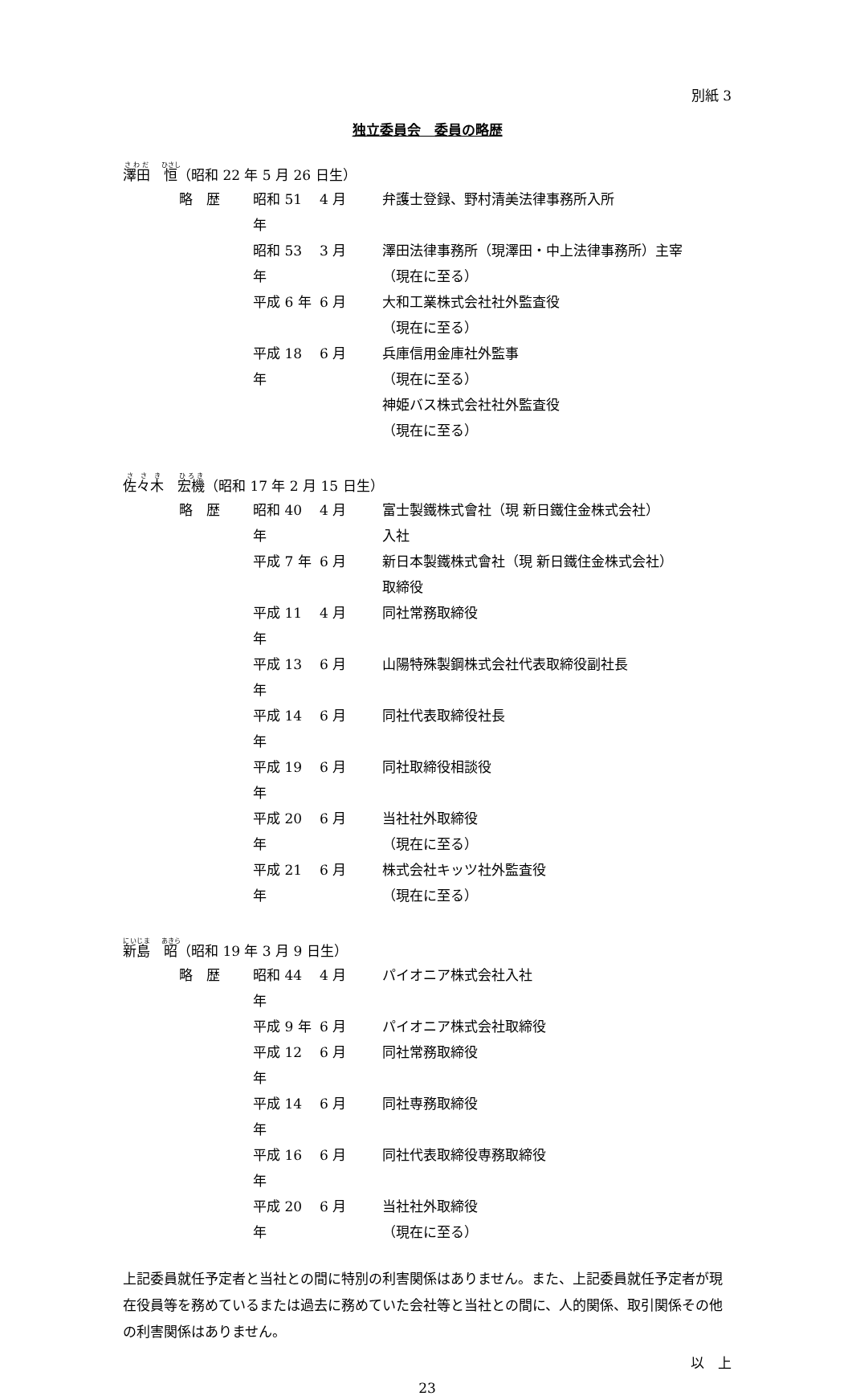別紙 3
独立委員会　委員の略歴
澤田　恒（昭和 22 年 5 月 26 日生）
| 略 歴 | 昭和 51 年 | 4 月 | 弁護士登録、野村清美法律事務所入所 |
| | 昭和 53 年 | 3 月 | 澤田法律事務所（現澤田・中上法律事務所）主宰 （現在に至る） |
| | 平成 6 年 | 6 月 | 大和工業株式会社社外監査役 （現在に至る） |
| | 平成 18 年 | 6 月 | 兵庫信用金庫社外監事 （現在に至る） 神姫バス株式会社社外監査役 （現在に至る） |
佐々木　宏機（昭和 17 年 2 月 15 日生）
| 略 歴 | 昭和 40 年 | 4 月 | 富士製鐵株式會社（現 新日鐵住金株式会社） 入社 |
| | 平成 7 年 | 6 月 | 新日本製鐵株式會社（現 新日鐵住金株式会社） 取締役 |
| | 平成 11 年 | 4 月 | 同社常務取締役 |
| | 平成 13 年 | 6 月 | 山陽特殊製鋼株式会社代表取締役副社長 |
| | 平成 14 年 | 6 月 | 同社代表取締役社長 |
| | 平成 19 年 | 6 月 | 同社取締役相談役 |
| | 平成 20 年 | 6 月 | 当社社外取締役 （現在に至る） |
| | 平成 21 年 | 6 月 | 株式会社キッツ社外監査役 （現在に至る） |
新島　昭（昭和 19 年 3 月 9 日生）
| 略 歴 | 昭和 44 年 | 4 月 | パイオニア株式会社入社 |
| | 平成 9 年 | 6 月 | パイオニア株式会社取締役 |
| | 平成 12 年 | 6 月 | 同社常務取締役 |
| | 平成 14 年 | 6 月 | 同社専務取締役 |
| | 平成 16 年 | 6 月 | 同社代表取締役専務取締役 |
| | 平成 20 年 | 6 月 | 当社社外取締役 （現在に至る） |
上記委員就任予定者と当社との間に特別の利害関係はありません。また、上記委員就任予定者が現在役員等を務めているまたは過去に務めていた会社等と当社との間に、人的関係、取引関係その他の利害関係はありません。
以　上
23